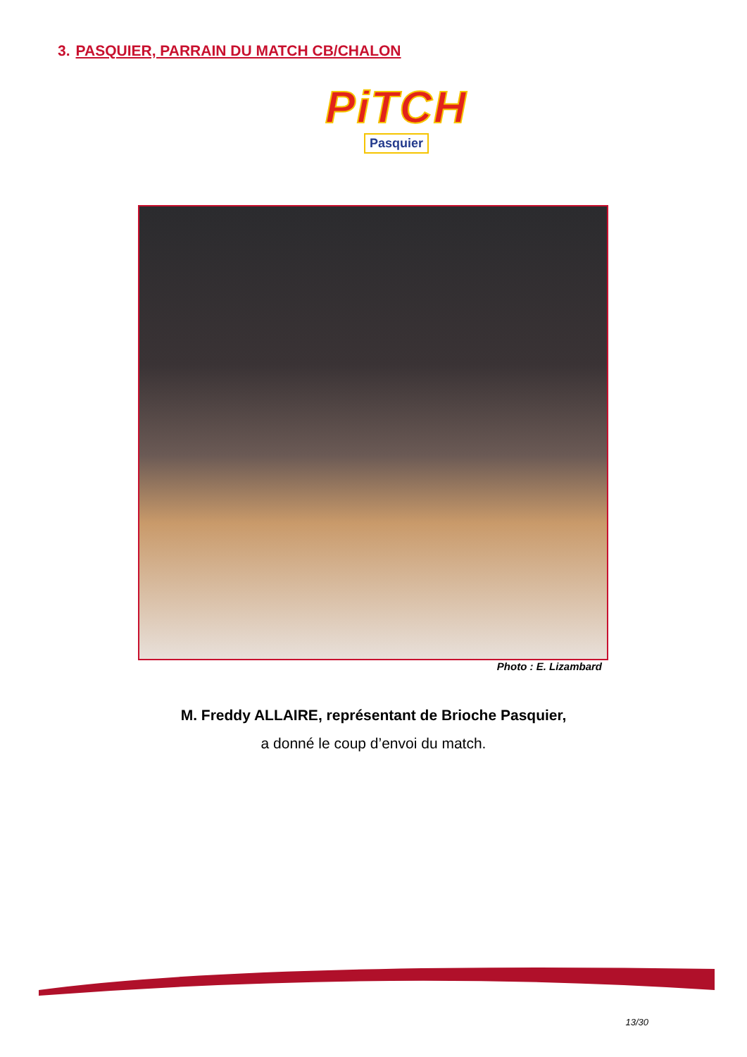3. PASQUIER, PARRAIN DU MATCH CB/CHALON
PiTCH
Pasquier
Photo : E. Lizambard
M. Freddy ALLAIRE, représentant de Brioche Pasquier,
a donné le coup d’envoi du match.
13/30